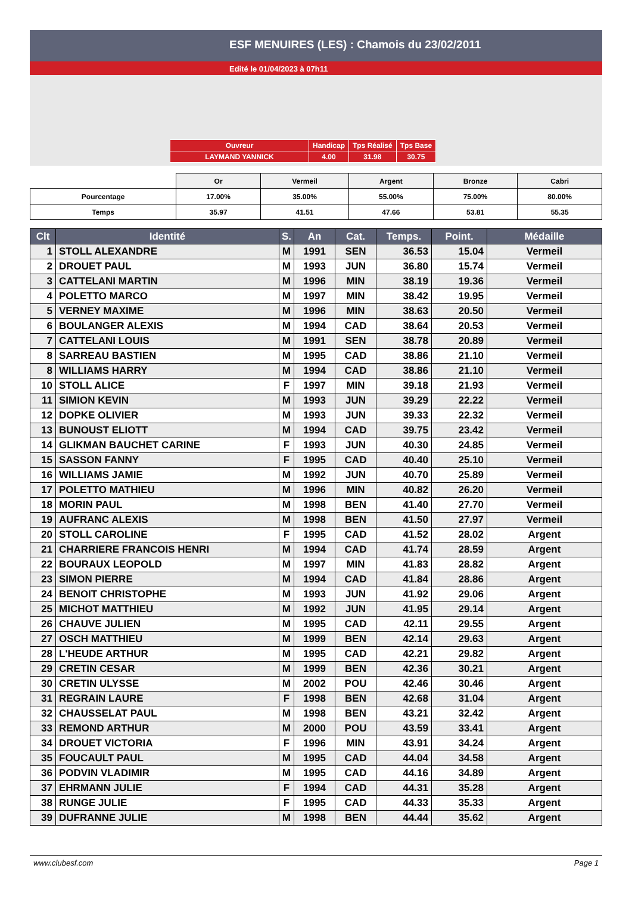ESF MENUIRES (LES) : Chamois du 23/02/2011
Edité le 01/04/2023 à 07h11
| Ouvreur | Handicap | Tps Réalisé | Tps Base |
| LAYMAND YANNICK | 4.00 | 31.98 | 30.75 |
| | Or | Vermeil | Argent | Bronze | Cabri |
| Pourcentage | 17.00% | 35.00% | 55.00% | 75.00% | 80.00% |
| Temps | 35.97 | 41.51 | 47.66 | 53.81 | 55.35 |
| Clt | Identité | S. | An | Cat. | Temps. | Point. | Médaille |
| --- | --- | --- | --- | --- | --- | --- | --- |
| 1 | STOLL ALEXANDRE | M | 1991 | SEN | 36.53 | 15.04 | Vermeil |
| 2 | DROUET PAUL | M | 1993 | JUN | 36.80 | 15.74 | Vermeil |
| 3 | CATTELANI MARTIN | M | 1996 | MIN | 38.19 | 19.36 | Vermeil |
| 4 | POLETTO MARCO | M | 1997 | MIN | 38.42 | 19.95 | Vermeil |
| 5 | VERNEY MAXIME | M | 1996 | MIN | 38.63 | 20.50 | Vermeil |
| 6 | BOULANGER ALEXIS | M | 1994 | CAD | 38.64 | 20.53 | Vermeil |
| 7 | CATTELANI LOUIS | M | 1991 | SEN | 38.78 | 20.89 | Vermeil |
| 8 | SARREAU BASTIEN | M | 1995 | CAD | 38.86 | 21.10 | Vermeil |
| 8 | WILLIAMS HARRY | M | 1994 | CAD | 38.86 | 21.10 | Vermeil |
| 10 | STOLL ALICE | F | 1997 | MIN | 39.18 | 21.93 | Vermeil |
| 11 | SIMION KEVIN | M | 1993 | JUN | 39.29 | 22.22 | Vermeil |
| 12 | DOPKE OLIVIER | M | 1993 | JUN | 39.33 | 22.32 | Vermeil |
| 13 | BUNOUST ELIOTT | M | 1994 | CAD | 39.75 | 23.42 | Vermeil |
| 14 | GLIKMAN BAUCHET CARINE | F | 1993 | JUN | 40.30 | 24.85 | Vermeil |
| 15 | SASSON FANNY | F | 1995 | CAD | 40.40 | 25.10 | Vermeil |
| 16 | WILLIAMS JAMIE | M | 1992 | JUN | 40.70 | 25.89 | Vermeil |
| 17 | POLETTO MATHIEU | M | 1996 | MIN | 40.82 | 26.20 | Vermeil |
| 18 | MORIN PAUL | M | 1998 | BEN | 41.40 | 27.70 | Vermeil |
| 19 | AUFRANC ALEXIS | M | 1998 | BEN | 41.50 | 27.97 | Vermeil |
| 20 | STOLL CAROLINE | F | 1995 | CAD | 41.52 | 28.02 | Argent |
| 21 | CHARRIERE FRANCOIS HENRI | M | 1994 | CAD | 41.74 | 28.59 | Argent |
| 22 | BOURAUX LEOPOLD | M | 1997 | MIN | 41.83 | 28.82 | Argent |
| 23 | SIMON PIERRE | M | 1994 | CAD | 41.84 | 28.86 | Argent |
| 24 | BENOIT CHRISTOPHE | M | 1993 | JUN | 41.92 | 29.06 | Argent |
| 25 | MICHOT MATTHIEU | M | 1992 | JUN | 41.95 | 29.14 | Argent |
| 26 | CHAUVE JULIEN | M | 1995 | CAD | 42.11 | 29.55 | Argent |
| 27 | OSCH MATTHIEU | M | 1999 | BEN | 42.14 | 29.63 | Argent |
| 28 | L'HEUDE ARTHUR | M | 1995 | CAD | 42.21 | 29.82 | Argent |
| 29 | CRETIN CESAR | M | 1999 | BEN | 42.36 | 30.21 | Argent |
| 30 | CRETIN ULYSSE | M | 2002 | POU | 42.46 | 30.46 | Argent |
| 31 | REGRAIN LAURE | F | 1998 | BEN | 42.68 | 31.04 | Argent |
| 32 | CHAUSSELAT PAUL | M | 1998 | BEN | 43.21 | 32.42 | Argent |
| 33 | REMOND ARTHUR | M | 2000 | POU | 43.59 | 33.41 | Argent |
| 34 | DROUET VICTORIA | F | 1996 | MIN | 43.91 | 34.24 | Argent |
| 35 | FOUCAULT PAUL | M | 1995 | CAD | 44.04 | 34.58 | Argent |
| 36 | PODVIN VLADIMIR | M | 1995 | CAD | 44.16 | 34.89 | Argent |
| 37 | EHRMANN JULIE | F | 1994 | CAD | 44.31 | 35.28 | Argent |
| 38 | RUNGE JULIE | F | 1995 | CAD | 44.33 | 35.33 | Argent |
| 39 | DUFRANNE JULIE | M | 1998 | BEN | 44.44 | 35.62 | Argent |
www.clubesf.com Page 1